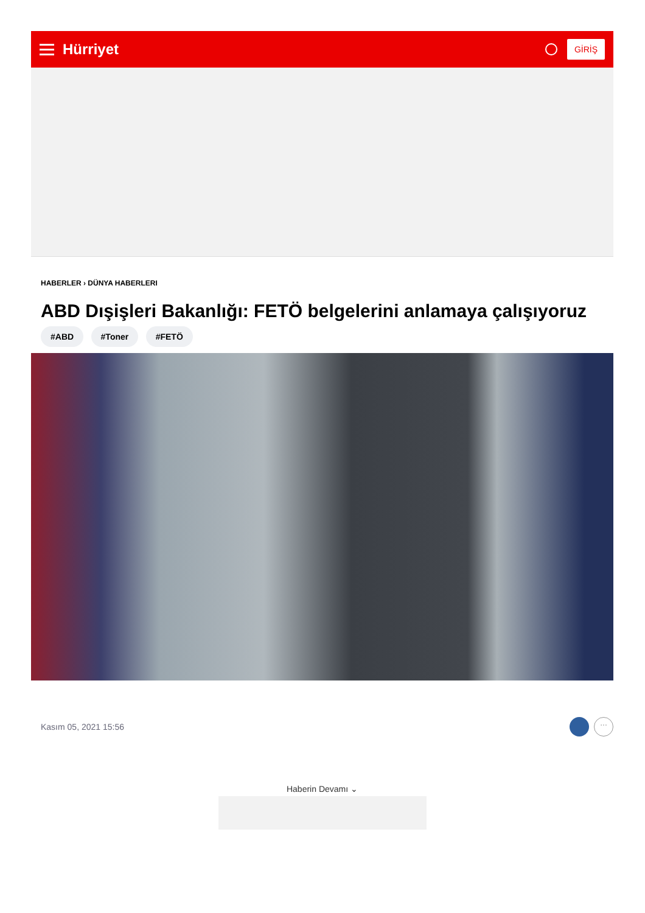Hürriyet
GİRİŞ
HABERLER › DÜNYA HABERLERI
ABD Dışişleri Bakanlığı: FETÖ belgelerini anlamaya çalışıyoruz
#ABD #Toner #FETÖ
Kasım 05, 2021 15:56
...
Haberin Devamı ⌄